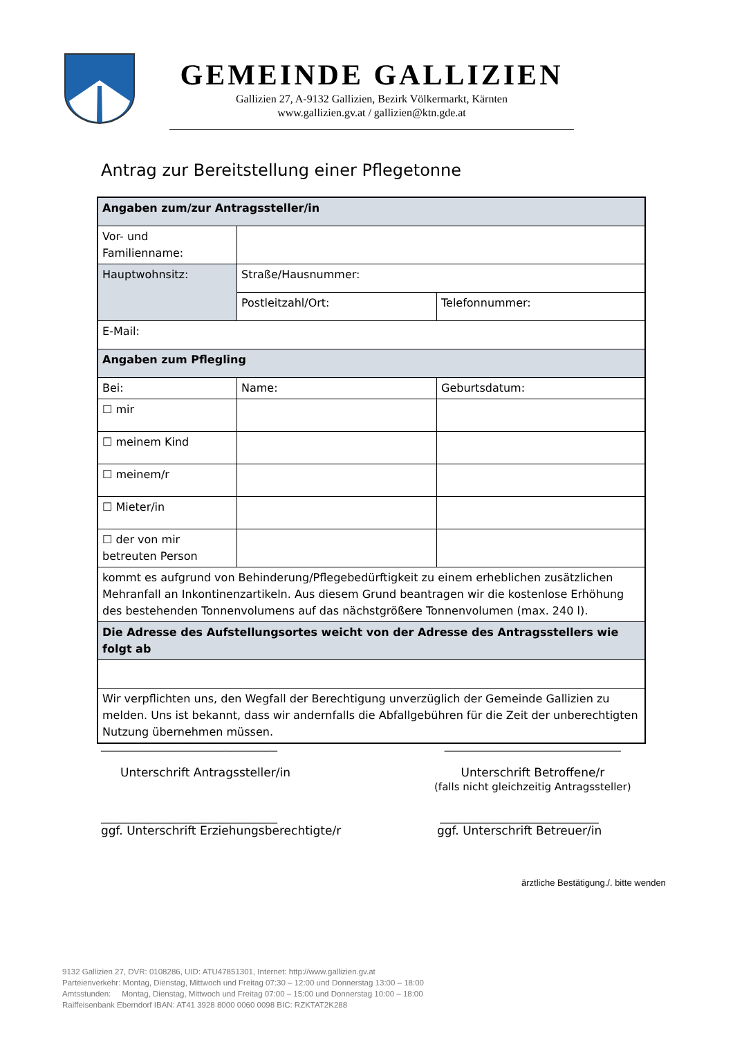GEMEINDE GALLIZIEN
Gallizien 27, A-9132 Gallizien, Bezirk Völkermarkt, Kärnten
www.gallizien.gv.at / gallizien@ktn.gde.at
Antrag zur Bereitstellung einer Pflegetonne
| Angaben zum/zur Antragssteller/in | | |
| --- | --- | --- |
| Vor- und Familienname: | | |
| Hauptwohnsitz: | Straße/Hausnummer: | |
| | Postleitzahl/Ort: | Telefonnummer: |
| E-Mail: | | |
| Angaben zum Pflegling | | |
| Bei: | Name: | Geburtsdatum: |
| ☐ mir | | |
| ☐ meinem Kind | | |
| ☐ meinem/r | | |
| ☐ Mieter/in | | |
| ☐ der von mir betreuten Person | | |
| kommt es aufgrund von Behinderung/Pflegebedürftigkeit zu einem erheblichen zusätzlichen Mehranfall an Inkontinenzartikeln. Aus diesem Grund beantragen wir die kostenlose Erhöhung des bestehenden Tonnenvolumens auf das nächstgrößere Tonnenvolumen (max. 240 l). | | |
| Die Adresse des Aufstellungsortes weicht von der Adresse des Antragsstellers wie folgt ab | | |
| Wir verpflichten uns, den Wegfall der Berechtigung unverzüglich der Gemeinde Gallizien zu melden. Uns ist bekannt, dass wir andernfalls die Abfallgebühren für die Zeit der unberechtigten Nutzung übernehmen müssen. | | |
______________________________
Unterschrift Antragssteller/in
______________________________
Unterschrift Betroffene/r
(falls nicht gleichzeitig Antragssteller)
______________________________
ggf. Unterschrift Erziehungsberechtigte/r
___________________________
ggf. Unterschrift Betreuer/in
ärztliche Bestätigung./. bitte wenden
9132 Gallizien 27, DVR: 0108286, UID: ATU47851301, Internet: http://www.gallizien.gv.at
Parteienverkehr: Montag, Dienstag, Mittwoch und Freitag 07:30 – 12:00 und Donnerstag 13:00 – 18:00
Amtsstunden: Montag, Dienstag, Mittwoch und Freitag 07:00 – 15:00 und Donnerstag 10:00 – 18:00
Raiffeisenbank Eberndorf IBAN: AT41 3928 8000 0060 0098 BIC: RZKTAT2K288